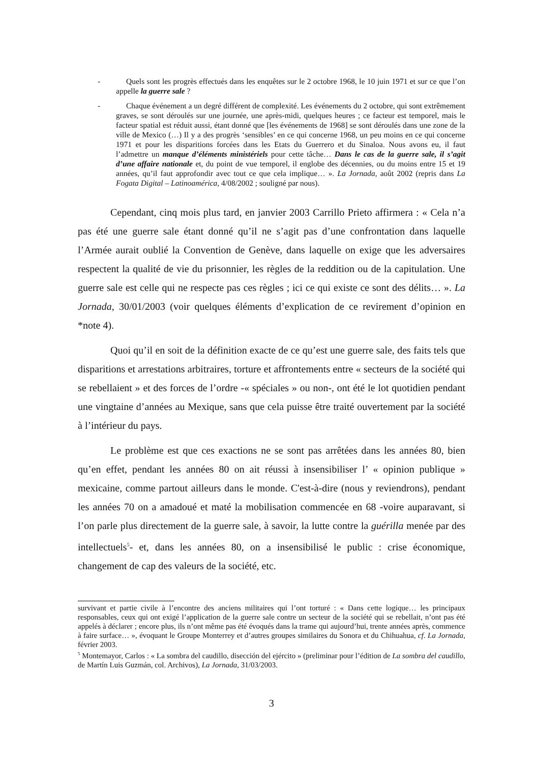- Quels sont les progrès effectués dans les enquêtes sur le 2 octobre 1968, le 10 juin 1971 et sur ce que l’on appelle la guerre sale ?
- Chaque événement a un degré différent de complexité. Les événements du 2 octobre, qui sont extrêmement graves, se sont déroulés sur une journée, une après-midi, quelques heures ; ce facteur est temporel, mais le facteur spatial est réduit aussi, étant donné que [les événements de 1968] se sont déroulés dans une zone de la ville de Mexico (…) Il y a des progrès ‘sensibles’ en ce qui concerne 1968, un peu moins en ce qui concerne 1971 et pour les disparitions forcées dans les Etats du Guerrero et du Sinaloa. Nous avons eu, il faut l’admettre un manque d’éléments ministériels pour cette tâche… Dans le cas de la guerre sale, il s’agit d’une affaire nationale et, du point de vue temporel, il englobe des décennies, ou du moins entre 15 et 19 années, qu’il faut approfondir avec tout ce que cela implique… ». La Jornada, août 2002 (repris dans La Fogata Digital – Latinoamérica, 4/08/2002 ; souligné par nous).
Cependant, cinq mois plus tard, en janvier 2003 Carrillo Prieto affirmera : « Cela n’a pas été une guerre sale étant donné qu’il ne s’agit pas d’une confrontation dans laquelle l’Armée aurait oublié la Convention de Genève, dans laquelle on exige que les adversaires respectent la qualité de vie du prisonnier, les règles de la reddition ou de la capitulation. Une guerre sale est celle qui ne respecte pas ces règles ; ici ce qui existe ce sont des délits… ». La Jornada, 30/01/2003 (voir quelques éléments d’explication de ce revirement d’opinion en *note 4).
Quoi qu’il en soit de la définition exacte de ce qu’est une guerre sale, des faits tels que disparitions et arrestations arbitraires, torture et affrontements entre « secteurs de la société qui se rebellaient » et des forces de l’ordre -« spéciales » ou non-, ont été le lot quotidien pendant une vingtaine d’années au Mexique, sans que cela puisse être traité ouvertement par la société à l’intérieur du pays.
Le problème est que ces exactions ne se sont pas arrêtées dans les années 80, bien qu’en effet, pendant les années 80 on ait réussi à insensibiliser l’ « opinion publique » mexicaine, comme partout ailleurs dans le monde. C'est-à-dire (nous y reviendrons), pendant les années 70 on a amadoué et maté la mobilisation commencée en 68 -voire auparavant, si l’on parle plus directement de la guerre sale, à savoir, la lutte contre la guérilla menée par des intellectuels<sup>5</sup>- et, dans les années 80, on a insensibilisé le public : crise économique, changement de cap des valeurs de la société, etc.
survivant et partie civile à l’encontre des anciens militaires qui l’ont torturé : « Dans cette logique… les principaux responsables, ceux qui ont exigé l’application de la guerre sale contre un secteur de la société qui se rebellait, n’ont pas été appelés à déclarer ; encore plus, ils n’ont même pas été évoqués dans la trame qui aujourd’hui, trente années après, commence à faire surface… », évoquant le Groupe Monterrey et d’autres groupes similaires du Sonora et du Chihuahua, cf. La Jornada, février 2003.
<sup>5</sup> Montemayor, Carlos : « La sombra del caudillo, disección del ejército » (preliminar pour l’édition de La sombra del caudillo, de Martín Luis Guzmán, col. Archivos), La Jornada, 31/03/2003.
3